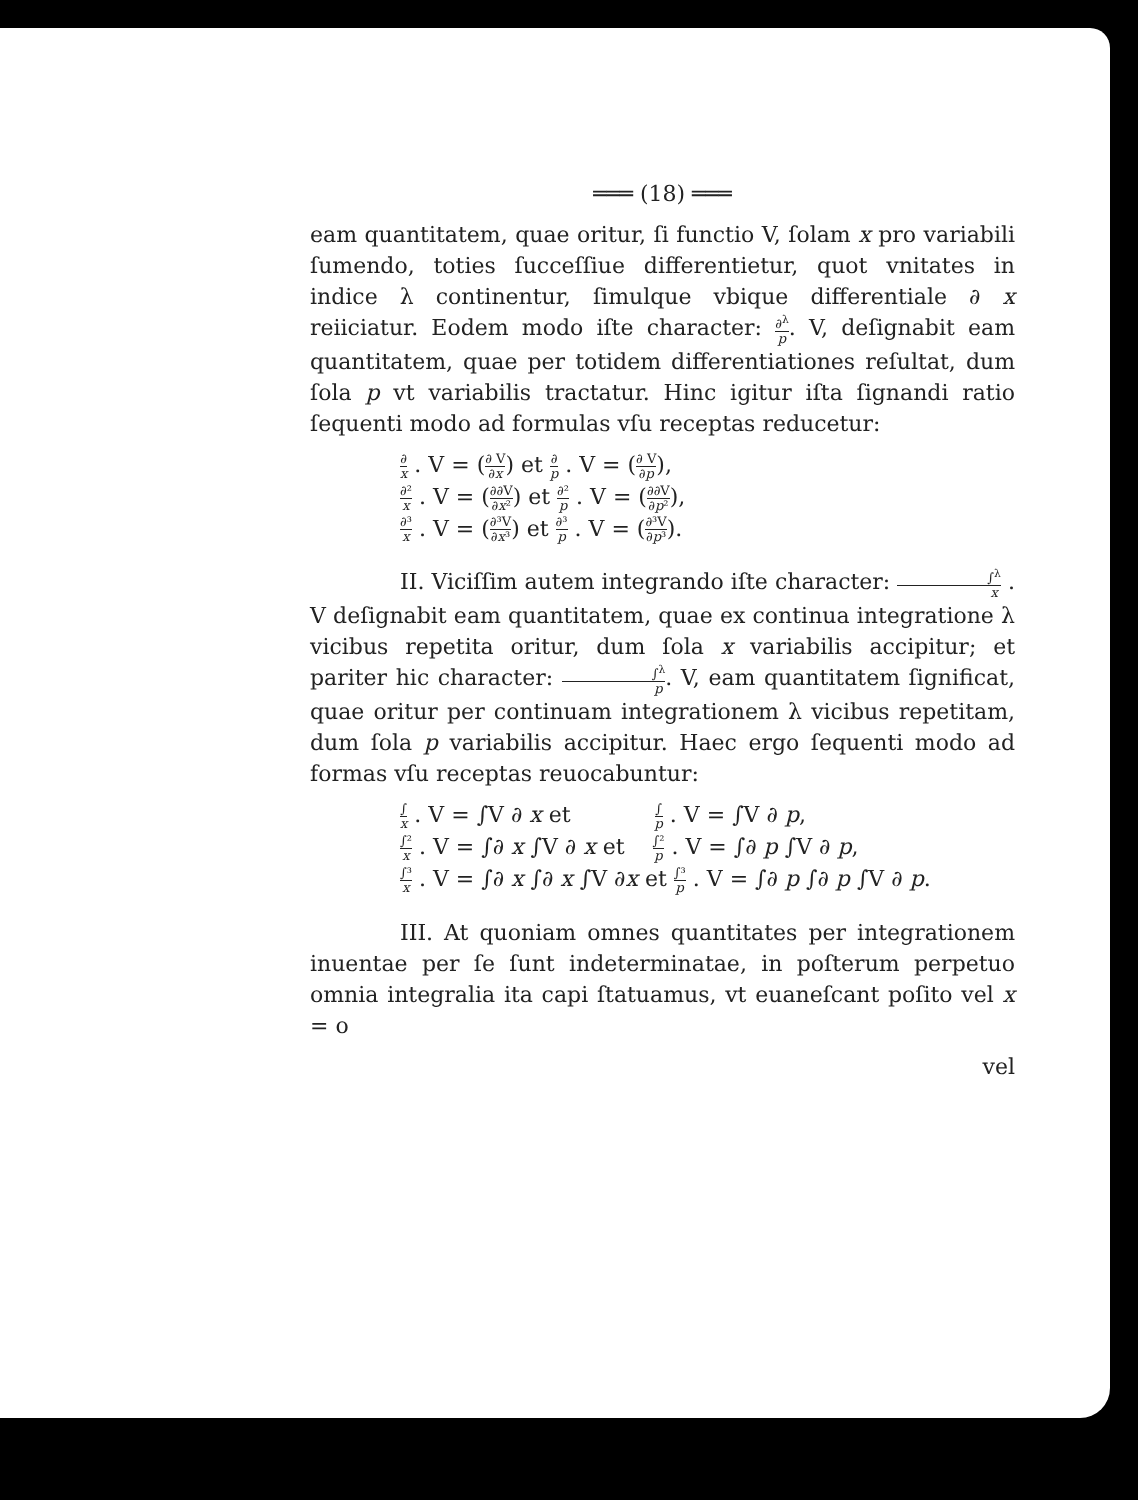═══ (18) ═══
eam quantitatem, quae oritur, ſi functio V, ſolam x pro variabili ſumendo, toties ſucceſſiue differentietur, quot vnitates in indice λ continentur, ſimulque vbique differentiale ∂ x reiiciatur. Eodem modo iſte character: ∂<sup>λ</sup> p. V, deſignabit eam quantitatem, quae per totidem differentiationes reſultat, dum ſola p vt variabilis tractatur. Hinc igitur iſta ſignandi ratio ſequenti modo ad formulas vſu receptas reducetur:
∂ x . V = (∂ V ∂x) et ∂ p . V = (∂ V ∂p),
∂² x . V = (∂∂V ∂x²) et ∂² p . V = (∂∂V ∂p²),
∂³ x . V = (∂³V ∂x³) et ∂³ p . V = (∂³V ∂p³).
II. Viciſſim autem integrando iſte character: ∫<sup>λ</sup> x . V deſignabit eam quantitatem, quae ex continua integratione λ vicibus repetita oritur, dum ſola x variabilis accipitur; et pariter hic character: ∫<sup>λ</sup> p. V, eam quantitatem ſignificat, quae oritur per continuam integrationem λ vicibus repetitam, dum ſola p variabilis accipitur. Haec ergo ſequenti modo ad formas vſu receptas reuocabuntur:
∫ x . V = ∫V ∂ x et ∫ p . V = ∫V ∂ p,
∫² x . V = ∫∂ x ∫V ∂ x et ∫² p . V = ∫∂ p ∫V ∂ p,
∫³ x . V = ∫∂ x ∫∂ x ∫V ∂x et ∫³ p . V = ∫∂ p ∫∂ p ∫V ∂ p.
III. At quoniam omnes quantitates per integrationem inuentae per ſe ſunt indeterminatae, in poſterum perpetuo omnia integralia ita capi ſtatuamus, vt euaneſcant poſito vel x = o
vel